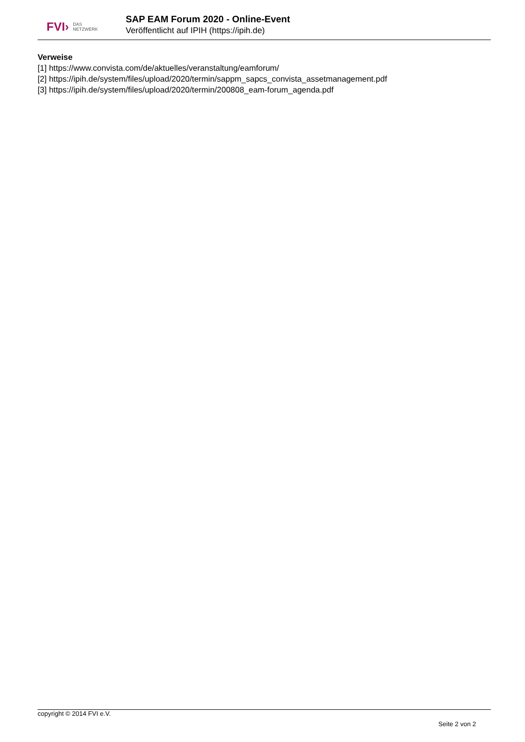FVI› DAS
NETZWERK
SAP EAM Forum 2020 - Online-Event
Veröffentlicht auf IPIH (https://ipih.de)
Verweise
[1] https://www.convista.com/de/aktuelles/veranstaltung/eamforum/
[2] https://ipih.de/system/files/upload/2020/termin/sappm_sapcs_convista_assetmanagement.pdf
[3] https://ipih.de/system/files/upload/2020/termin/200808_eam-forum_agenda.pdf
copyright © 2014 FVI e.V.
Seite 2 von 2